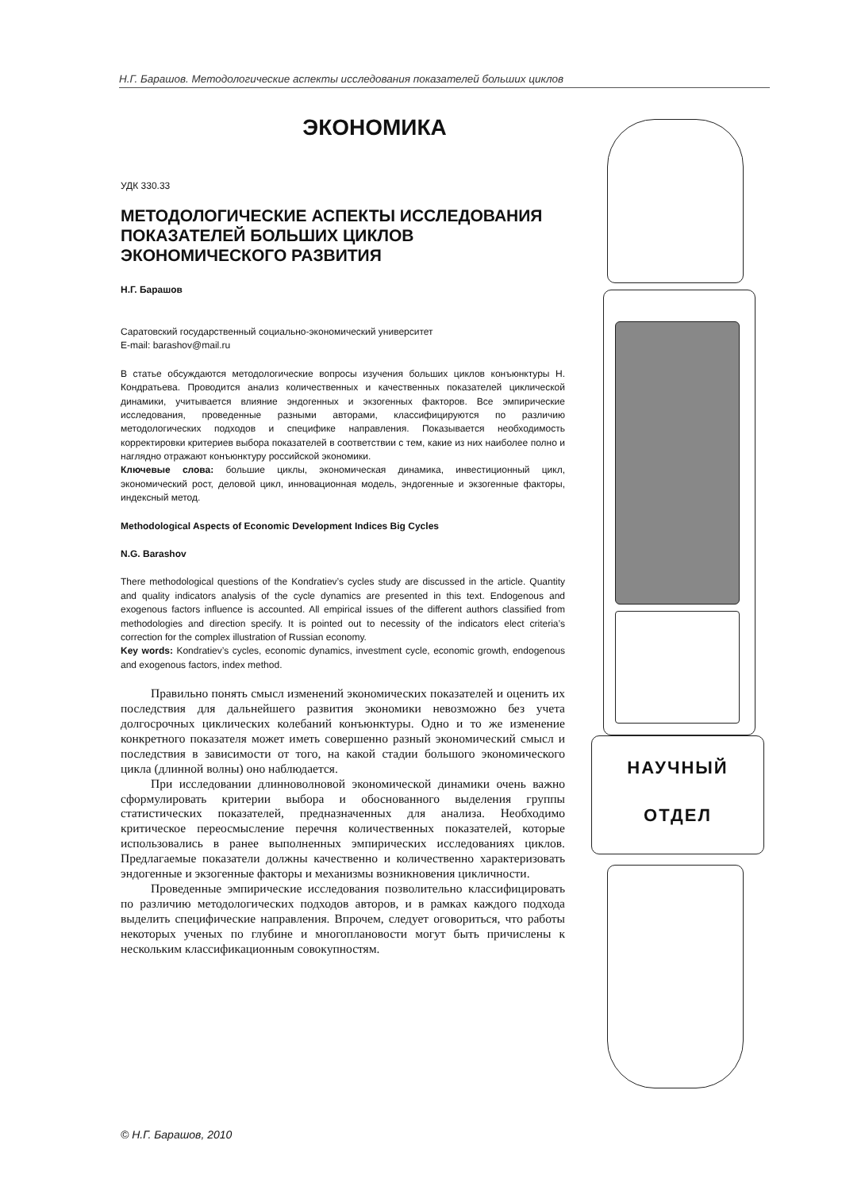Н.Г. Барашов. Методологические аспекты исследования показателей больших циклов
ЭКОНОМИКА
УДК 330.33
МЕТОДОЛОГИЧЕСКИЕ АСПЕКТЫ ИССЛЕДОВАНИЯ ПОКАЗАТЕЛЕЙ БОЛЬШИХ ЦИКЛОВ ЭКОНОМИЧЕСКОГО РАЗВИТИЯ
Н.Г. Барашов
Саратовский государственный социально-экономический университет
E-mail: barashov@mail.ru
В статье обсуждаются методологические вопросы изучения больших циклов конъюнктуры Н. Кондратьева. Проводится анализ количественных и качественных показателей циклической динамики, учитывается влияние эндогенных и экзогенных факторов. Все эмпирические исследования, проведенные разными авторами, классифицируются по различию методологических подходов и специфике направления. Показывается необходимость корректировки критериев выбора показателей в соответствии с тем, какие из них наиболее полно и наглядно отражают конъюнктуру российской экономики.
Ключевые слова: большие циклы, экономическая динамика, инвестиционный цикл, экономический рост, деловой цикл, инновационная модель, эндогенные и экзогенные факторы, индексный метод.
Methodological Aspects of Economic Development Indices Big Cycles
N.G. Barashov
There methodological questions of the Kondratiev’s cycles study are discussed in the article. Quantity and quality indicators analysis of the cycle dynamics are presented in this text. Endogenous and exogenous factors influence is accounted. All empirical issues of the different authors classified from methodologies and direction specify. It is pointed out to necessity of the indicators elect criteria’s correction for the complex illustration of Russian economy.
Key words: Kondratiev’s cycles, economic dynamics, investment cycle, economic growth, endogenous and exogenous factors, index method.
Правильно понять смысл изменений экономических показателей и оценить их последствия для дальнейшего развития экономики невозможно без учета долгосрочных циклических колебаний конъюнктуры. Одно и то же изменение конкретного показателя может иметь совершенно разный экономический смысл и последствия в зависимости от того, на какой стадии большого экономического цикла (длинной волны) оно наблюдается.
При исследовании длинноволновой экономической динамики очень важно сформулировать критерии выбора и обоснованного выделения группы статистических показателей, предназначенных для анализа. Необходимо критическое переосмысление перечня количественных показателей, которые использовались в ранее выполненных эмпирических исследованиях циклов. Предлагаемые показатели должны качественно и количественно характеризовать эндогенные и экзогенные факторы и механизмы возникновения цикличности.
Проведенные эмпирические исследования позволительно классифицировать по различию методологических подходов авторов, и в рамках каждого подхода выделить специфические направления. Впрочем, следует оговориться, что работы некоторых ученых по глубине и многоплановости могут быть причислены к нескольким классификационным совокупностям.
НАУЧНЫЙ
ОТДЕЛ
© Н.Г. Барашов, 2010